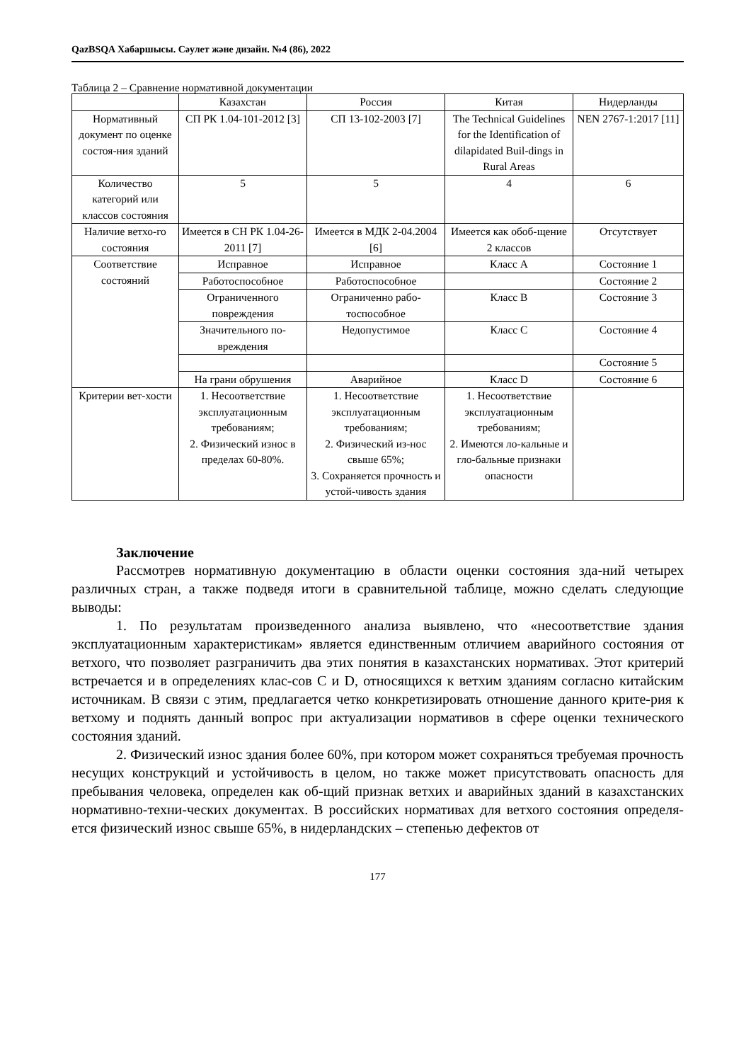QazBSQA Хабаршысы. Сәулет және дизайн. №4 (86), 2022
Таблица 2 – Сравнение нормативной документации
| | Казахстан | Россия | Китая | Нидерланды |
| Нормативный документ по оценке состоя-ния зданий | СП РК 1.04-101-2012 [3] | СП 13-102-2003 [7] | The Technical Guidelines for the Identification of dilapidated Buil-dings in Rural Areas | NEN 2767-1:2017 [11] |
| Количество категорий или классов состояния | 5 | 5 | 4 | 6 |
| Наличие ветхо-го состояния | Имеется в СН РК 1.04-26-2011 [7] | Имеется в МДК 2-04.2004 [6] | Имеется как обоб-щение 2 классов | Отсутствует |
| Соответствие состояний | Исправное | Исправное | Класс А | Состояние 1 |
| | Работоспособное | Работоспособное | | Состояние 2 |
| | Ограниченного повреждения | Ограниченно рабо-тоспособное | Класс B | Состояние 3 |
| | Значительного по-вреждения | Недопустимое | Класс C | Состояние 4 |
| | | | | Состояние 5 |
| | На грани обрушения | Аварийное | Класс D | Состояние 6 |
| Критерии вет-хости | 1. Несоответствие эксплуатационным требованиям; 2. Физический износ в пределах 60-80%. | 1. Несоответствие эксплуатационным требованиям; 2. Физический из-нос свыше 65%; 3. Сохраняется прочность и устой-чивость здания | 1. Несоответствие эксплуатационным требованиям; 2. Имеются ло-кальные и гло-бальные признаки опасности | |
Заключение
Рассмотрев нормативную документацию в области оценки состояния зда-ний четырех различных стран, а также подведя итоги в сравнительной таблице, можно сделать следующие выводы:
1. По результатам произведенного анализа выявлено, что «несоответствие здания эксплуатационным характеристикам» является единственным отличием аварийного состояния от ветхого, что позволяет разграничить два этих понятия в казахстанских нормативах. Этот критерий встречается и в определениях клас-сов C и D, относящихся к ветхим зданиям согласно китайским источникам. В связи с этим, предлагается четко конкретизировать отношение данного крите-рия к ветхому и поднять данный вопрос при актуализации нормативов в сфере оценки технического состояния зданий.
2. Физический износ здания более 60%, при котором может сохраняться требуемая прочность несущих конструкций и устойчивость в целом, но также может присутствовать опасность для пребывания человека, определен как об-щий признак ветхих и аварийных зданий в казахстанских нормативно-техни-ческих документах. В российских нормативах для ветхого состояния определя-ется физический износ свыше 65%, в нидерландских – степенью дефектов от
177